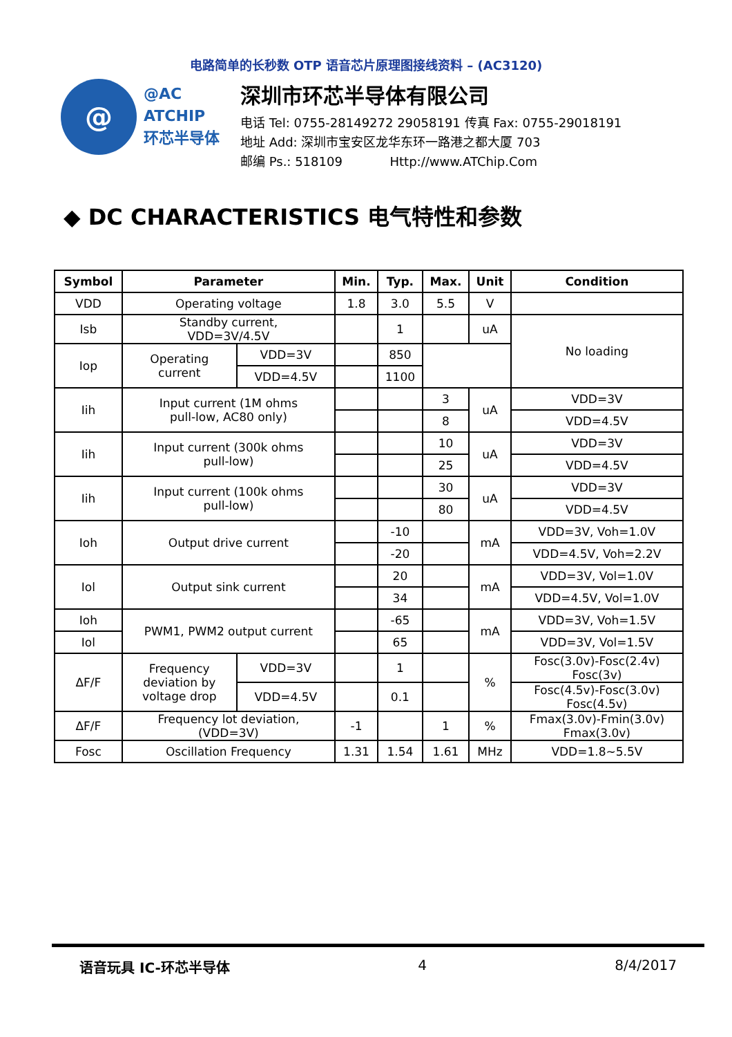电路简单的长秒数 OTP 语音芯片原理图接线资料 – (AC3120)
@
@AC
ATCHIP
环芯半导体
深圳市环芯半导体有限公司
电话 Tel: 0755-28149272 29058191 传真 Fax: 0755-29018191
地址 Add: 深圳市宝安区龙华东环一路港之都大厦 703
邮编 Ps.: 518109 Http://www.ATChip.Com
◆ DC CHARACTERISTICS 电气特性和参数
| Symbol | Parameter | | Min. | Typ. | Max. | Unit | Condition |
| --- | --- | --- | --- | --- | --- | --- | --- |
| VDD | Operating voltage | | 1.8 | 3.0 | 5.5 | V | |
| Isb | Standby current, VDD=3V/4.5V | | | 1 | | uA | No loading |
| Iop | Operating current | VDD=3V | | 850 | | | |
| | | VDD=4.5V | | 1100 | | | |
| Iih | Input current (1M ohms pull-low, AC80 only) | | | | 3 | uA | VDD=3V |
| | | | | | 8 | | VDD=4.5V |
| Iih | Input current (300k ohms pull-low) | | | | 10 | uA | VDD=3V |
| | | | | | 25 | | VDD=4.5V |
| Iih | Input current (100k ohms pull-low) | | | | 30 | uA | VDD=3V |
| | | | | | 80 | | VDD=4.5V |
| Ioh | Output drive current | | | -10 | | mA | VDD=3V, Voh=1.0V |
| | | | | -20 | | | VDD=4.5V, Voh=2.2V |
| Iol | Output sink current | | | 20 | | mA | VDD=3V, Vol=1.0V |
| | | | | 34 | | | VDD=4.5V, Vol=1.0V |
| Ioh | PWM1, PWM2 output current | | | -65 | | mA | VDD=3V, Voh=1.5V |
| Iol | | | | 65 | | | VDD=3V, Vol=1.5V |
| ΔF/F | Frequency deviation by voltage drop | VDD=3V | | 1 | | % | Fosc(3.0v)-Fosc(2.4v) Fosc(3v) |
| | | VDD=4.5V | | 0.1 | | | Fosc(4.5v)-Fosc(3.0v) Fosc(4.5v) |
| ΔF/F | Frequency lot deviation, (VDD=3V) | | -1 | | 1 | % | Fmax(3.0v)-Fmin(3.0v) Fmax(3.0v) |
| Fosc | Oscillation Frequency | | 1.31 | 1.54 | 1.61 | MHz | VDD=1.8~5.5V |
语音玩具 IC-环芯半导体 4 8/4/2017